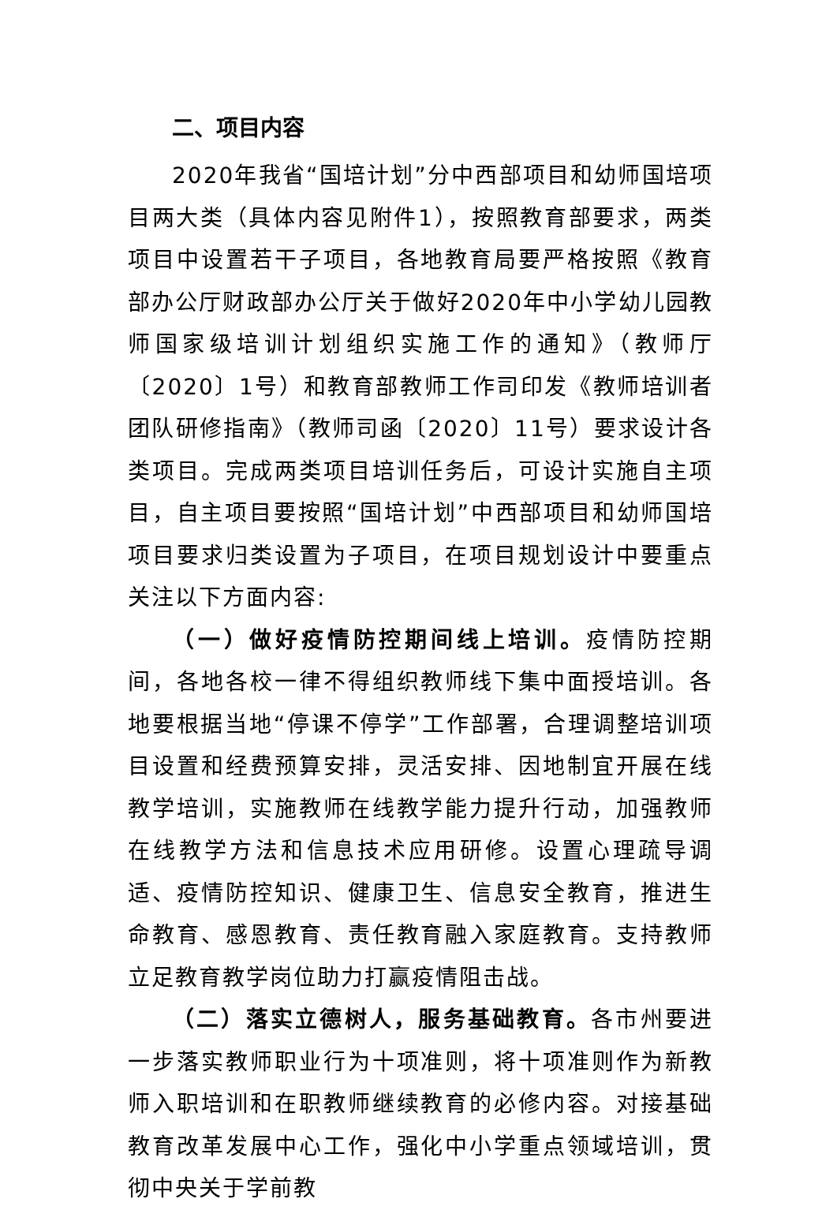二、项目内容
2020年我省“国培计划”分中西部项目和幼师国培项目两大类（具体内容见附件1），按照教育部要求，两类项目中设置若干子项目，各地教育局要严格按照《教育部办公厅财政部办公厅关于做好2020年中小学幼儿园教师国家级培训计划组织实施工作的通知》（教师厅〔2020〕1号）和教育部教师工作司印发《教师培训者团队研修指南》（教师司函〔2020〕11号）要求设计各类项目。完成两类项目培训任务后，可设计实施自主项目，自主项目要按照“国培计划”中西部项目和幼师国培项目要求归类设置为子项目，在项目规划设计中要重点关注以下方面内容:
（一）做好疫情防控期间线上培训。疫情防控期间，各地各校一律不得组织教师线下集中面授培训。各地要根据当地“停课不停学”工作部署，合理调整培训项目设置和经费预算安排，灵活安排、因地制宜开展在线教学培训，实施教师在线教学能力提升行动，加强教师在线教学方法和信息技术应用研修。设置心理疏导调适、疫情防控知识、健康卫生、信息安全教育，推进生命教育、感恩教育、责任教育融入家庭教育。支持教师立足教育教学岗位助力打赢疫情阻击战。
（二）落实立德树人，服务基础教育。各市州要进一步落实教师职业行为十项准则，将十项准则作为新教师入职培训和在职教师继续教育的必修内容。对接基础教育改革发展中心工作，强化中小学重点领域培训，贯彻中央关于学前教